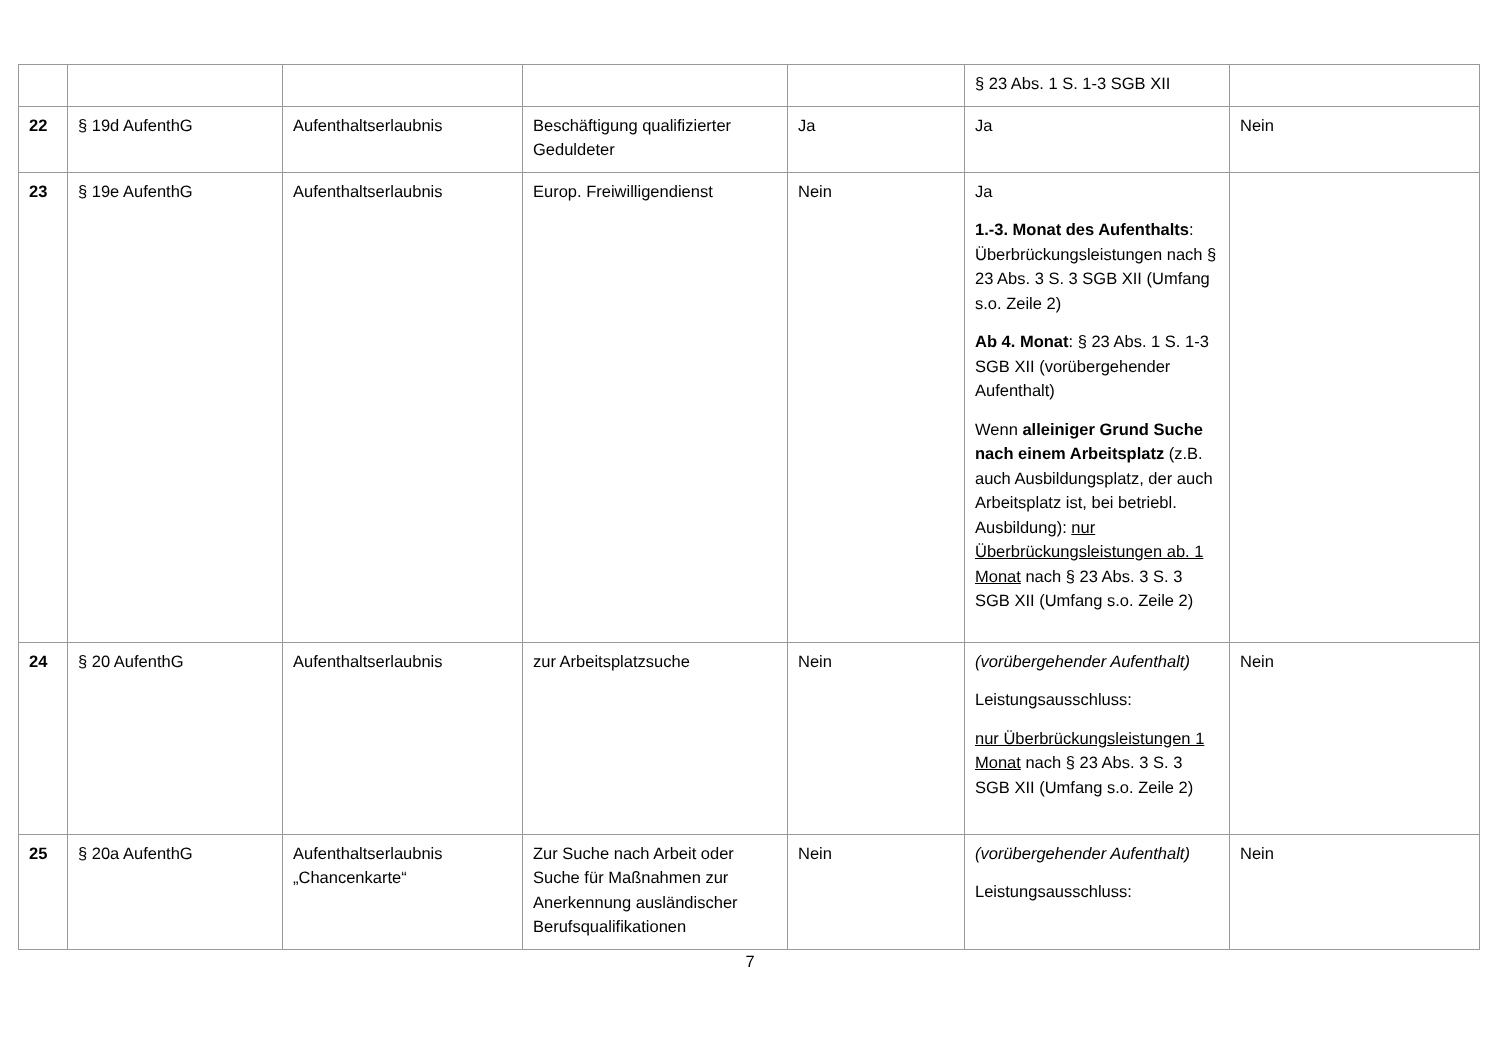| | | | | | § 23 Abs. 1 S. 1-3 SGB XII | |
| 22 | § 19d AufenthG | Aufenthaltserlaubnis | Beschäftigung qualifizierter Geduldeter | Ja | Ja | Nein |
| 23 | § 19e AufenthG | Aufenthaltserlaubnis | Europ. Freiwilligendienst | Nein | Ja 1.-3. Monat des Aufenthalts : Überbrückungsleistungen nach § 23 Abs. 3 S. 3 SGB XII (Umfang s.o. Zeile 2) Ab 4. Monat : § 23 Abs. 1 S. 1-3 SGB XII (vorübergehender Aufenthalt) Wenn alleiniger Grund Suche nach einem Arbeitsplatz (z.B. auch Ausbildungsplatz, der auch Arbeitsplatz ist, bei betriebl. Ausbildung): nur Überbrückungsleistungen ab. 1 Monat nach § 23 Abs. 3 S. 3 SGB XII (Umfang s.o. Zeile 2) | |
| 24 | § 20 AufenthG | Aufenthaltserlaubnis | zur Arbeitsplatzsuche | Nein | (vorübergehender Aufenthalt) Leistungsausschluss: nur Überbrückungsleistungen 1 Monat nach § 23 Abs. 3 S. 3 SGB XII (Umfang s.o. Zeile 2) | Nein |
| 25 | § 20a AufenthG | Aufenthaltserlaubnis „Chancenkarte“ | Zur Suche nach Arbeit oder Suche für Maßnahmen zur Anerkennung ausländischer Berufsqualifikationen | Nein | (vorübergehender Aufenthalt) Leistungsausschluss: | Nein |
7